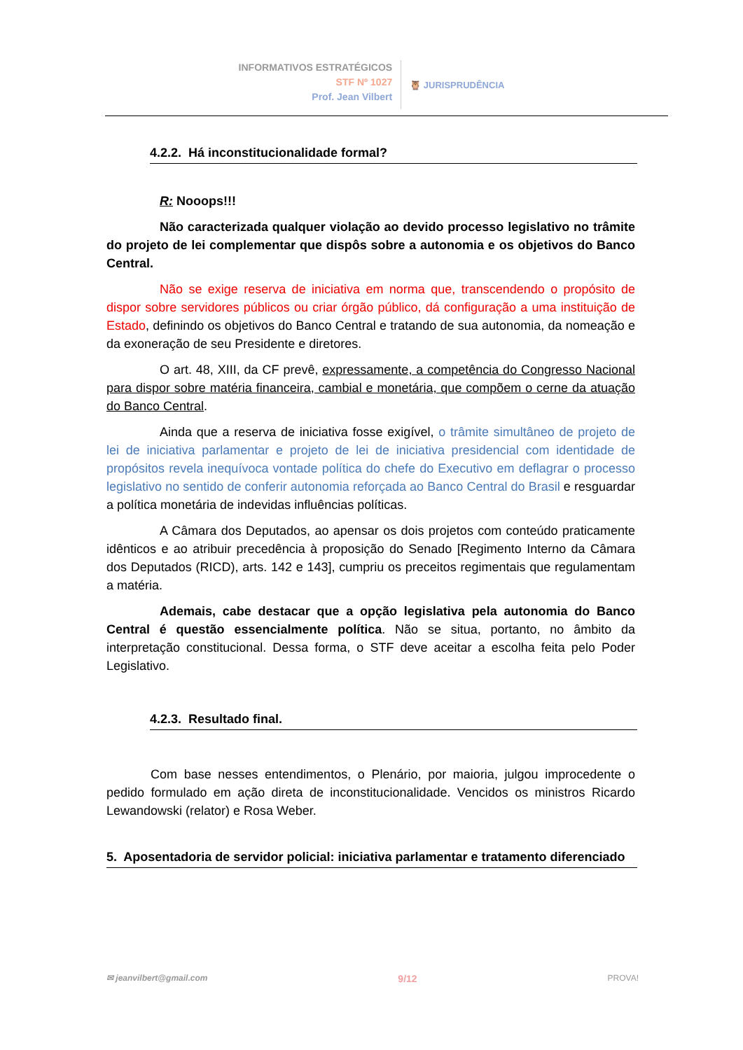INFORMATIVOS ESTRATÉGICOS
STF Nº 1027
Prof. Jean Vilbert
🦉 JURISPRUDÊNCIA
4.2.2. Há inconstitucionalidade formal?
R: Nooops!!!
Não caracterizada qualquer violação ao devido processo legislativo no trâmite do projeto de lei complementar que dispôs sobre a autonomia e os objetivos do Banco Central.
Não se exige reserva de iniciativa em norma que, transcendendo o propósito de dispor sobre servidores públicos ou criar órgão público, dá configuração a uma instituição de Estado, definindo os objetivos do Banco Central e tratando de sua autonomia, da nomeação e da exoneração de seu Presidente e diretores.
O art. 48, XIII, da CF prevê, expressamente, a competência do Congresso Nacional para dispor sobre matéria financeira, cambial e monetária, que compõem o cerne da atuação do Banco Central.
Ainda que a reserva de iniciativa fosse exigível, o trâmite simultâneo de projeto de lei de iniciativa parlamentar e projeto de lei de iniciativa presidencial com identidade de propósitos revela inequívoca vontade política do chefe do Executivo em deflagrar o processo legislativo no sentido de conferir autonomia reforçada ao Banco Central do Brasil e resguardar a política monetária de indevidas influências políticas.
A Câmara dos Deputados, ao apensar os dois projetos com conteúdo praticamente idênticos e ao atribuir precedência à proposição do Senado [Regimento Interno da Câmara dos Deputados (RICD), arts. 142 e 143], cumpriu os preceitos regimentais que regulamentam a matéria.
Ademais, cabe destacar que a opção legislativa pela autonomia do Banco Central é questão essencialmente política. Não se situa, portanto, no âmbito da interpretação constitucional. Dessa forma, o STF deve aceitar a escolha feita pelo Poder Legislativo.
4.2.3. Resultado final.
Com base nesses entendimentos, o Plenário, por maioria, julgou improcedente o pedido formulado em ação direta de inconstitucionalidade. Vencidos os ministros Ricardo Lewandowski (relator) e Rosa Weber.
5. Aposentadoria de servidor policial: iniciativa parlamentar e tratamento diferenciado
✉ jeanvilbert@gmail.com 9/12 PROVA!